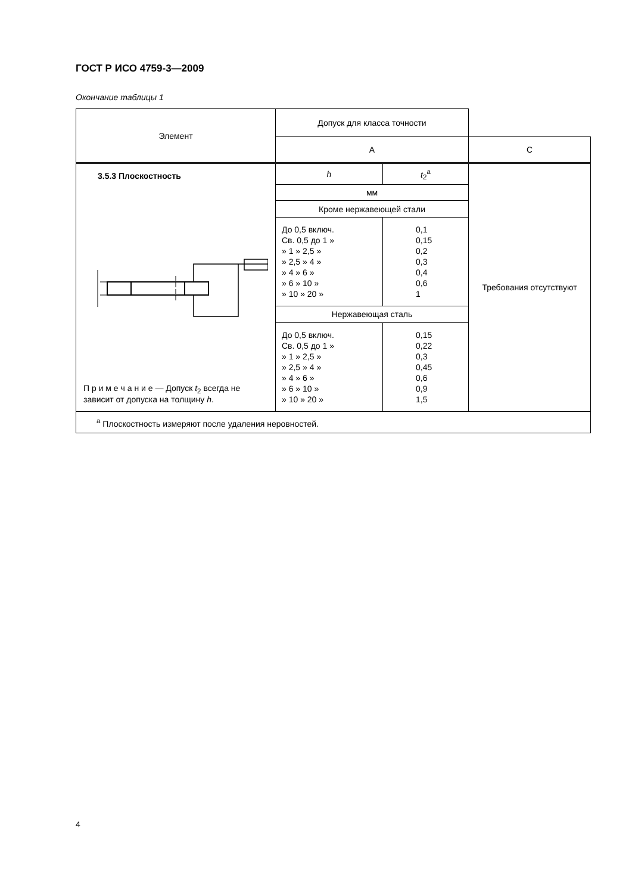ГОСТ Р ИСО 4759-3—2009
Окончание таблицы 1
| Элемент | Допуск для класса точности | | |
| --- | --- | --- | --- |
| | A | | C |
| 3.5.3 Плоскостность П р и м е ч а н и е — Допуск t<sub>2</sub> всегда не зависит от допуска на толщину h . | h | t<sub>2</sub><sup>a</sup> | Требования отсутствуют |
| | мм | | |
| | Кроме нержавеющей стали | | |
| | До 0,5 включ. Св. 0,5 до 1 » » 1 » 2,5 » » 2,5 » 4 » » 4 » 6 » » 6 » 10 » » 10 » 20 » | 0,1 0,15 0,2 0,3 0,4 0,6 1 | |
| | Нержавеющая сталь | | |
| | До 0,5 включ. Св. 0,5 до 1 » » 1 » 2,5 » » 2,5 » 4 » » 4 » 6 » » 6 » 10 » » 10 » 20 » | 0,15 0,22 0,3 0,45 0,6 0,9 1,5 | |
| <sup>a</sup> Плоскостность измеряют после удаления неровностей. | | | |
4